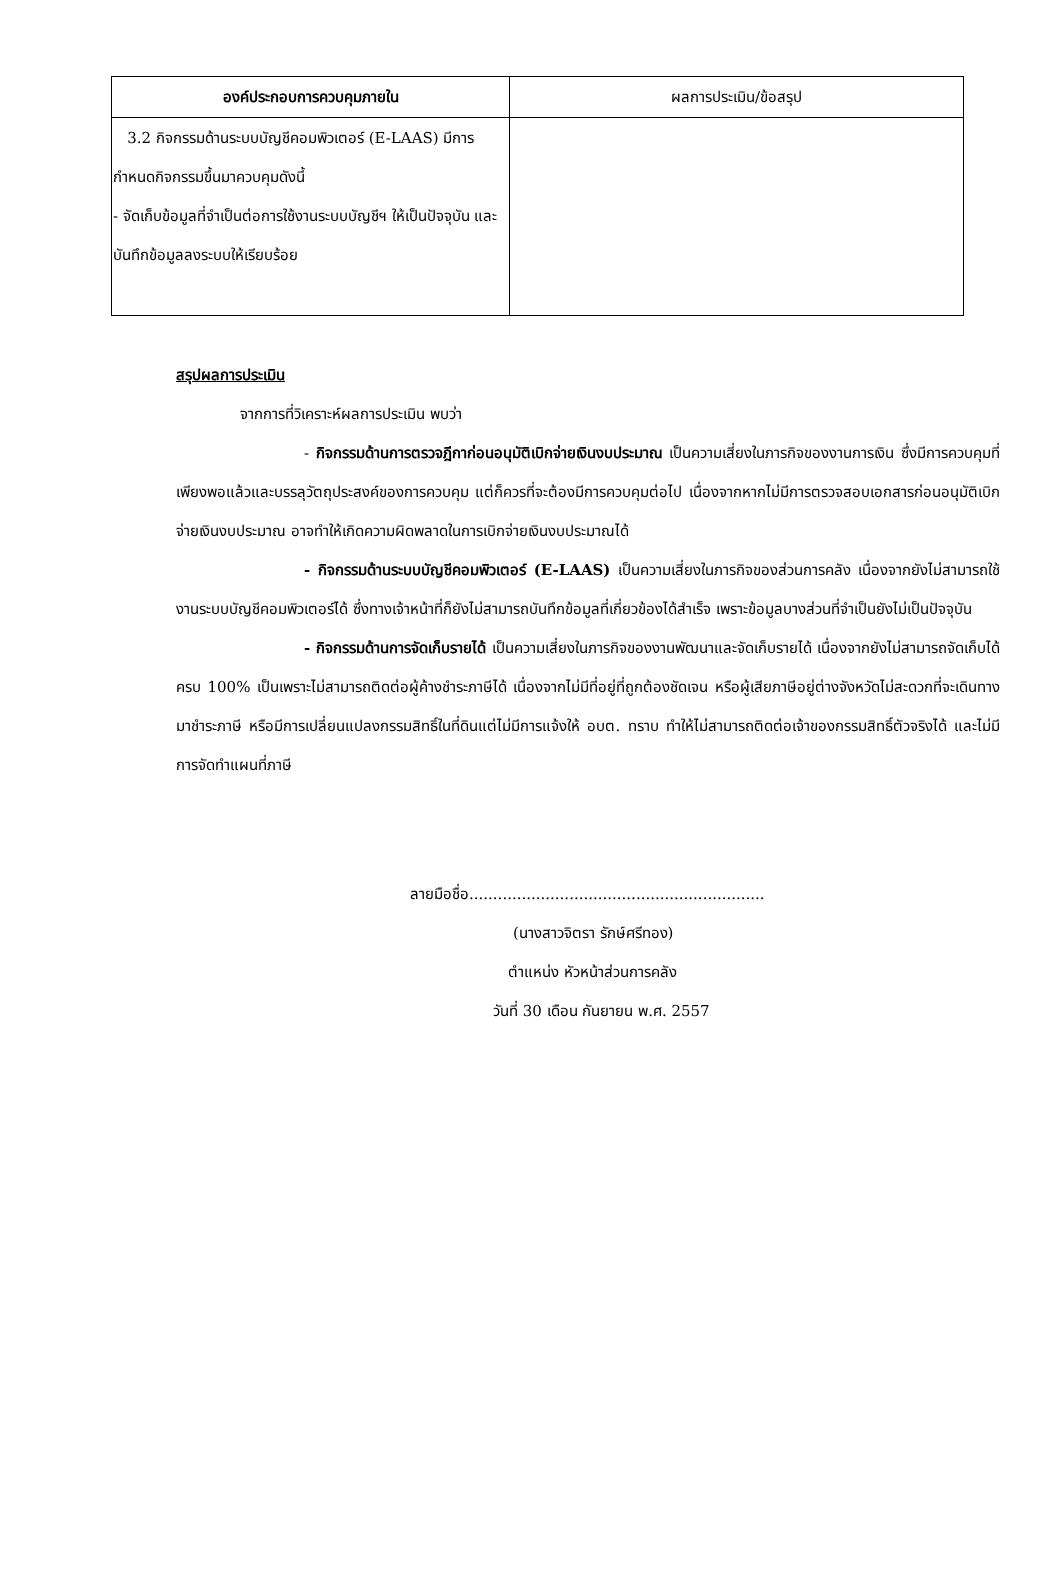| องค์ประกอบการควบคุมภายใน | ผลการประเมิน/ข้อสรุป |
| --- | --- |
| 3.2 กิจกรรมด้านระบบบัญชีคอมพิวเตอร์ (E-LAAS) มีการกำหนดกิจกรรมขึ้นมาควบคุมดังนี้ - จัดเก็บข้อมูลที่จำเป็นต่อการใช้งานระบบบัญชีฯ ให้เป็นปัจจุบัน และบันทึกข้อมูลลงระบบให้เรียบร้อย | |
สรุปผลการประเมิน
จากการที่วิเคราะห์ผลการประเมิน พบว่า
- กิจกรรมด้านการตรวจฎีกาก่อนอนุมัติเบิกจ่ายเงินงบประมาณ เป็นความเสี่ยงในภารกิจของงานการเงิน ซึ่งมีการควบคุมที่เพียงพอแล้วและบรรลุวัตถุประสงค์ของการควบคุม แต่ก็ควรที่จะต้องมีการควบคุมต่อไป เนื่องจากหากไม่มีการตรวจสอบเอกสารก่อนอนุมัติเบิกจ่ายเงินงบประมาณ อาจทำให้เกิดความผิดพลาดในการเบิกจ่ายเงินงบประมาณได้
- กิจกรรมด้านระบบบัญชีคอมพิวเตอร์ (E-LAAS) เป็นความเสี่ยงในภารกิจของส่วนการคลัง เนื่องจากยังไม่สามารถใช้งานระบบบัญชีคอมพิวเตอร์ได้ ซึ่งทางเจ้าหน้าที่ก็ยังไม่สามารถบันทึกข้อมูลที่เกี่ยวข้องได้สำเร็จ เพราะข้อมูลบางส่วนที่จำเป็นยังไม่เป็นปัจจุบัน
- กิจกรรมด้านการจัดเก็บรายได้ เป็นความเสี่ยงในภารกิจของงานพัฒนาและจัดเก็บรายได้ เนื่องจากยังไม่สามารถจัดเก็บได้ครบ 100% เป็นเพราะไม่สามารถติดต่อผู้ค้างชำระภาษีได้ เนื่องจากไม่มีที่อยู่ที่ถูกต้องชัดเจน หรือผู้เสียภาษีอยู่ต่างจังหวัดไม่สะดวกที่จะเดินทางมาชำระภาษี หรือมีการเปลี่ยนแปลงกรรมสิทธิ์ในที่ดินแต่ไม่มีการแจ้งให้ อบต. ทราบ ทำให้ไม่สามารถติดต่อเจ้าของกรรมสิทธิ์ตัวจริงได้ และไม่มีการจัดทำแผนที่ภาษี
ลายมือชื่อ..............................................................
(นางสาวจิตรา รักษ์ศรีทอง)
ตำแหน่ง หัวหน้าส่วนการคลัง
วันที่ 30 เดือน กันยายน พ.ศ. 2557